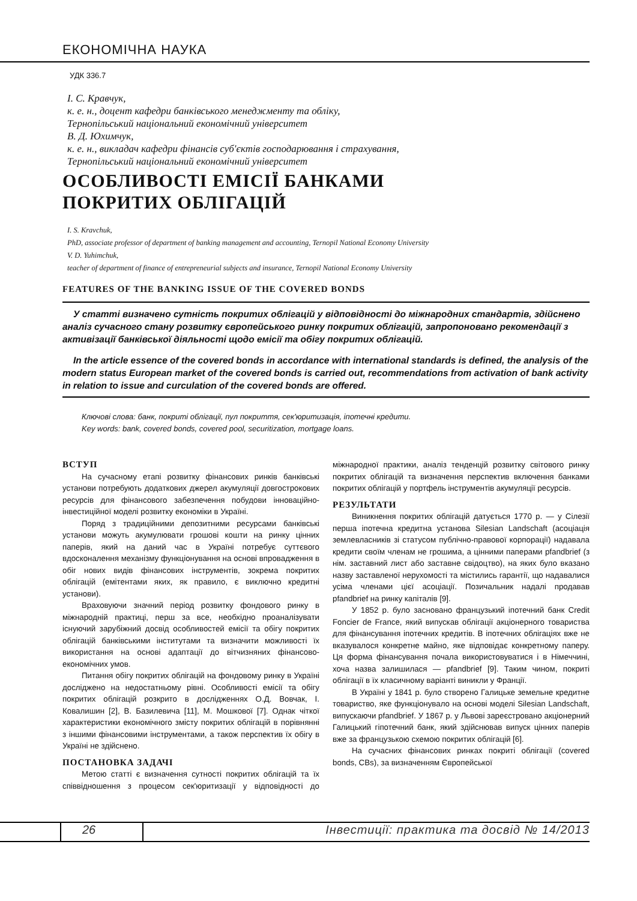ЕКОНОМІЧНА НАУКА
УДК 336.7
І. С. Кравчук,
к. е. н., доцент кафедри банківського менеджменту та обліку,
Тернопільський національний економічний університет
В. Д. Юхимчук,
к. е. н., викладач кафедри фінансів суб'єктів господарювання і страхування,
Тернопільський національний економічний університет
ОСОБЛИВОСТІ ЕМІСІЇ БАНКАМИ
ПОКРИТИХ ОБЛІГАЦІЙ
I. S. Kravchuk,
PhD, associate professor of department of banking management and accounting, Ternopil National Economy University
V. D. Yuhimchuk,
teacher of department of finance of entrepreneurial subjects and insurance, Ternopil National Economy University
FEATURES OF THE BANKING ISSUE OF THE COVERED BONDS
У статті визначено сутність покритих облігацій у відповідності до міжнародних стандартів, здійснено аналіз сучасного стану розвитку європейського ринку покритих облігацій, запропоновано рекомендації з активізації банківської діяльності щодо емісії та обігу покритих облігацій.
In the article essence of the covered bonds in accordance with international standards is defined, the analysis of the modern status European market of the covered bonds is carried out, recommendations from activation of bank activity in relation to issue and curculation of the covered bonds are offered.
Ключові слова: банк, покриті облігації, пул покриття, сек'юритизація, іпотечні кредити.
Key words: bank, covered bonds, covered pool, securitization, mortgage loans.
ВСТУП
На сучасному етапі розвитку фінансових ринків банківські установи потребують додаткових джерел акумуляції довгострокових ресурсів для фінансового забезпечення побудови інноваційно-інвестиційної моделі розвитку економіки в Україні.
Поряд з традиційними депозитними ресурсами банківські установи можуть акумулювати грошові кошти на ринку цінних паперів, який на даний час в Україні потребує суттєвого вдосконалення механізму функціонування на основі впровадження в обіг нових видів фінансових інструментів, зокрема покритих облігацій (емітентами яких, як правило, є виключно кредитні установи).
Враховуючи значний період розвитку фондового ринку в міжнародній практиці, перш за все, необхідно проаналізувати існуючий зарубіжний досвід особливостей емісії та обігу покритих облігацій банківськими інститутами та визначити можливості їх використання на основі адаптації до вітчизняних фінансово-економічних умов.
Питання обігу покритих облігацій на фондовому ринку в Україні досліджено на недостатньому рівні. Особливості емісії та обігу покритих облігацій розкрито в дослідженнях О.Д. Вовчак, І. Ковалишин [2], В. Базилевича [11], М. Мошкової [7]. Однак чіткої характеристики економічного змісту покритих облігацій в порівнянні з іншими фінансовими інструментами, а також перспектив їх обігу в Україні не здійснено.
ПОСТАНОВКА ЗАДАЧІ
Метою статті є визначення сутності покритих облігацій та їх співвідношення з процесом сек'юритизації у відповідності до міжнародної практики, аналіз тенденцій розвитку світового ринку покритих облігацій та визначення перспектив включення банками покритих облігацій у портфель інструментів акумуляції ресурсів.
РЕЗУЛЬТАТИ
Виникнення покритих облігацій датується 1770 р. — у Сілезії перша іпотечна кредитна установа Silesian Landschaft (асоціація землевласників зі статусом публічно-правової корпорації) надавала кредити своїм членам не грошима, а цінними паперами pfandbrief (з нім. заставний лист або заставне свідоцтво), на яких було вказано назву заставленої нерухомості та містились гарантії, що надавалися усіма членами цієї асоціації. Позичальник надалі продавав pfandbrief на ринку капіталів [9].
У 1852 р. було засновано французький іпотечний банк Credit Foncier de France, який випускав облігації акціонерного товариства для фінансування іпотечних кредитів. В іпотечних облігаціях вже не вказувалося конкретне майно, яке відповідає конкретному паперу. Ця форма фінансування почала використовуватися і в Німеччині, хоча назва залишилася — pfandbrief [9]. Таким чином, покриті облігації в їх класичному варіанті виникли у Франції.
В Україні у 1841 р. було створено Галицьке земельне кредитне товариство, яке функціонувало на основі моделі Silesian Landschaft, випускаючи pfandbrief. У 1867 р. у Львові зареєстровано акціонерний Галицький гіпотечний банк, який здійснював випуск цінних паперів вже за французькою схемою покритих облігацій [6].
На сучасних фінансових ринках покриті облігації (covered bonds, CBs), за визначенням Європейської
26 Інвестиції: практика та досвід № 14/2013